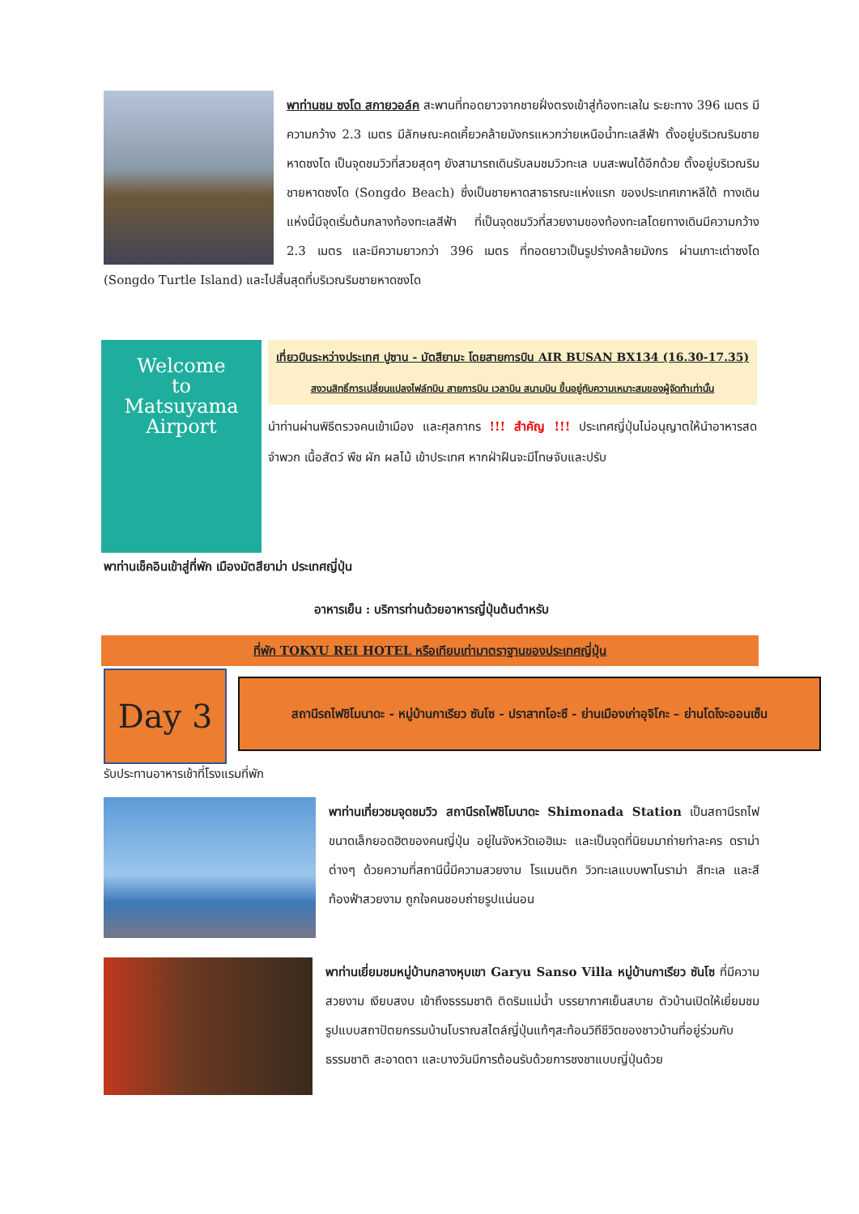พาท่านชม ซงโด สกายวอล์ค สะพานที่ทอดยาวจากชายฝั่งตรงเข้าสู่ท้องทะเลใน ระยะทาง 396 เมตร มีความกว้าง 2.3 เมตร มีลักษณะคดเคี้ยวคล้ายมังกรแหวกว่ายเหนือน้ำทะเลสีฟ้า ตั้งอยู่บริเวณริมชายหาดซงโด เป็นจุดชมวิวที่สวยสุดๆ ยังสามารถเดินรับลมชมวิวทะเล บนสะพนได้อีกด้วย ตั้งอยู่บริเวณริมชายหาดซงโด (Songdo Beach) ซึ่งเป็นชายหาดสาธารณะแห่งแรก ของประเทศเกาหลีใต้ ทางเดินแห่งนี้มีจุดเริ่มต้นกลางท้องทะเลสีฟ้า ที่เป็นจุดชมวิวที่สวยงามของท้องทะเลโดยทางเดินมีความกว้าง 2.3 เมตร และมีความยาวกว่า 396 เมตร ที่ทอดยาวเป็นรูปร่างคล้ายมังกร ผ่านเกาะเต่าซงโด (Songdo Turtle Island) และไปสิ้นสุดที่บริเวณริมชายหาดซงโด
Welcome
to
Matsuyama
Airport
เที่ยวบินระหว่างประเทศ ปูซาน - มัตสึยามะ โดยสายการบิน AIR BUSAN BX134 (16.30-17.35)
สงวนสิทธิ์การเปลี่ยนแปลงไฟล์ทบิน สายการบิน เวลาบิน สนามบิน ขึ้นอยู่กับความเหมาะสมของผู้จัดทำเท่านั้น
นำท่านผ่านพิธีตรวจคนเข้าเมือง และศุลกากร !!! สำคัญ !!! ประเทศญี่ปุ่นไม่อนุญาตให้นำอาหารสด จำพวก เนื้อสัตว์ พืช ผัก ผลไม้ เข้าประเทศ หากฝ่าฝืนจะมีโทษจับและปรับ
พาท่านเช็คอินเข้าสู่ที่พัก เมืองมัตสึยาม่า ประเทศญี่ปุ่น
อาหารเย็น : บริการท่านด้วยอาหารญี่ปุ่นต้นตำหรับ
ที่พัก TOKYU REI HOTEL หรือเทียบเท่ามาตราฐานของประเทศญี่ปุ่น
Day 3
สถานีรถไฟชิโมนาดะ - หมู่บ้านกาเรียว ซันโซ - ปราสาทโอะซึ - ย่านเมืองเก่าอุจิโกะ – ย่านโดโงะออนเซ็น
รับประทานอาหารเช้าที่โรงแรมที่พัก
พาท่านเที่ยวชมจุดชมวิว สถานีรถไฟชิโมนาดะ Shimonada Station เป็นสถานีรถไฟขนาดเล็กยอดฮิตของคนญี่ปุ่น อยู่ในจังหวัดเอฮิเมะ และเป็นจุดที่นิยมมาถ่ายทำละคร ดราม่าต่างๆ ด้วยความที่สถานีนี้มีความสวยงาม โรแมนติก วิวทะเลแบบพาโนราม่า สีทะเล และสีท้องฟ้าสวยงาม ถูกใจคนชอบถ่ายรูปแน่นอน
พาท่านเยี่ยมชมหมู่บ้านกลางหุบเขา Garyu Sanso Villa หมู่บ้านกาเรียว ซันโซ ที่มีความสวยงาม เงียบสงบ เข้าถึงธรรมชาติ ติดริมแม่น้ำ บรรยากาศเย็นสบาย ตัวบ้านเปิดให้เยี่ยมชมรูปแบบสถาปัตยกรรมบ้านโบราณสไตล์ญี่ปุ่นแท้ๆสะท้อนวิถีชีวิตของชาวบ้านที่อยู่ร่วมกับ ธรรมชาติ สะอาดตา และบางวันมีการต้อนรับด้วยการชงชาแบบญี่ปุ่นด้วย